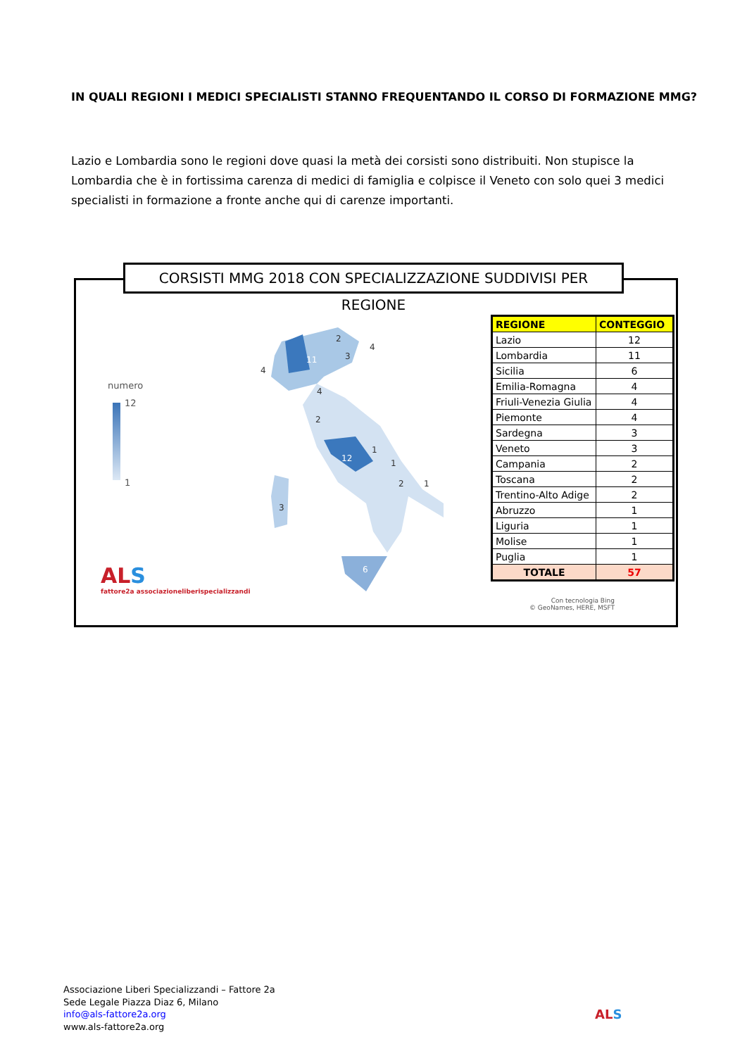IN QUALI REGIONI I MEDICI SPECIALISTI STANNO FREQUENTANDO IL CORSO DI FORMAZIONE MMG?
Lazio e Lombardia sono le regioni dove quasi la metà dei corsisti sono distribuiti. Non stupisce la Lombardia che è in fortissima carenza di medici di famiglia e colpisce il Veneto con solo quei 3 medici specialisti in formazione a fronte anche qui di carenze importanti.
CORSISTI MMG 2018 CON SPECIALIZZAZIONE SUDDIVISI PER REGIONE
numero
12
1
11
4
4
3
2
4
2
12
1
1
2
1
3
6
| REGIONE | CONTEGGIO |
| --- | --- |
| Lazio | 12 |
| Lombardia | 11 |
| Sicilia | 6 |
| Emilia-Romagna | 4 |
| Friuli-Venezia Giulia | 4 |
| Piemonte | 4 |
| Sardegna | 3 |
| Veneto | 3 |
| Campania | 2 |
| Toscana | 2 |
| Trentino-Alto Adige | 2 |
| Abruzzo | 1 |
| Liguria | 1 |
| Molise | 1 |
| Puglia | 1 |
| TOTALE | 57 |
Con tecnologia Bing
© GeoNames, HERE, MSFT
ALS
fattore2a associazioneliberispecializzandi
Associazione Liberi Specializzandi – Fattore 2a
Sede Legale Piazza Diaz 6, Milano
info@als-fattore2a.org
www.als-fattore2a.org
ALS